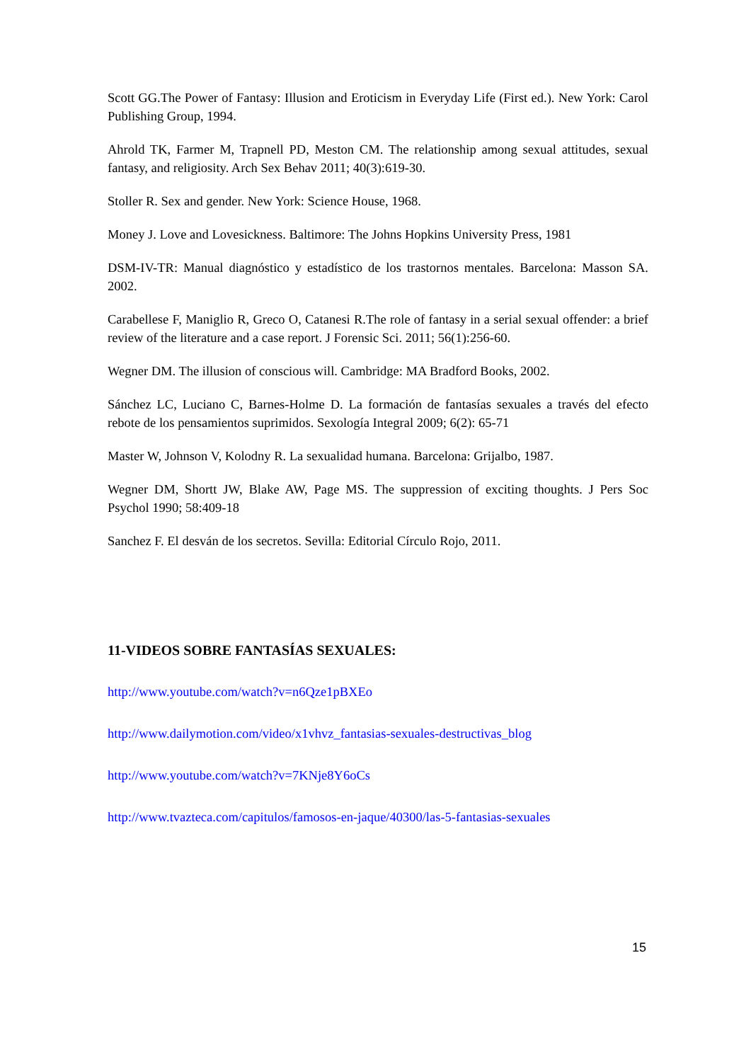Scott GG.The Power of Fantasy: Illusion and Eroticism in Everyday Life (First ed.). New York: Carol Publishing Group, 1994.
Ahrold TK, Farmer M, Trapnell PD, Meston CM. The relationship among sexual attitudes, sexual fantasy, and religiosity. Arch Sex Behav 2011; 40(3):619-30.
Stoller R. Sex and gender. New York: Science House, 1968.
Money J. Love and Lovesickness. Baltimore: The Johns Hopkins University Press, 1981
DSM-IV-TR: Manual diagnóstico y estadístico de los trastornos mentales. Barcelona: Masson SA. 2002.
Carabellese F, Maniglio R, Greco O, Catanesi R.The role of fantasy in a serial sexual offender: a brief review of the literature and a case report. J Forensic Sci. 2011; 56(1):256-60.
Wegner DM. The illusion of conscious will. Cambridge: MA Bradford Books, 2002.
Sánchez LC, Luciano C, Barnes-Holme D. La formación de fantasías sexuales a través del efecto rebote de los pensamientos suprimidos. Sexología Integral 2009; 6(2): 65-71
Master W, Johnson V, Kolodny R. La sexualidad humana. Barcelona: Grijalbo, 1987.
Wegner DM, Shortt JW, Blake AW, Page MS. The suppression of exciting thoughts. J Pers Soc Psychol 1990; 58:409-18
Sanchez F. El desván de los secretos. Sevilla: Editorial Círculo Rojo, 2011.
11-VIDEOS SOBRE FANTASÍAS SEXUALES:
http://www.youtube.com/watch?v=n6Qze1pBXEo
http://www.dailymotion.com/video/x1vhvz_fantasias-sexuales-destructivas_blog
http://www.youtube.com/watch?v=7KNje8Y6oCs
http://www.tvazteca.com/capitulos/famosos-en-jaque/40300/las-5-fantasias-sexuales
15